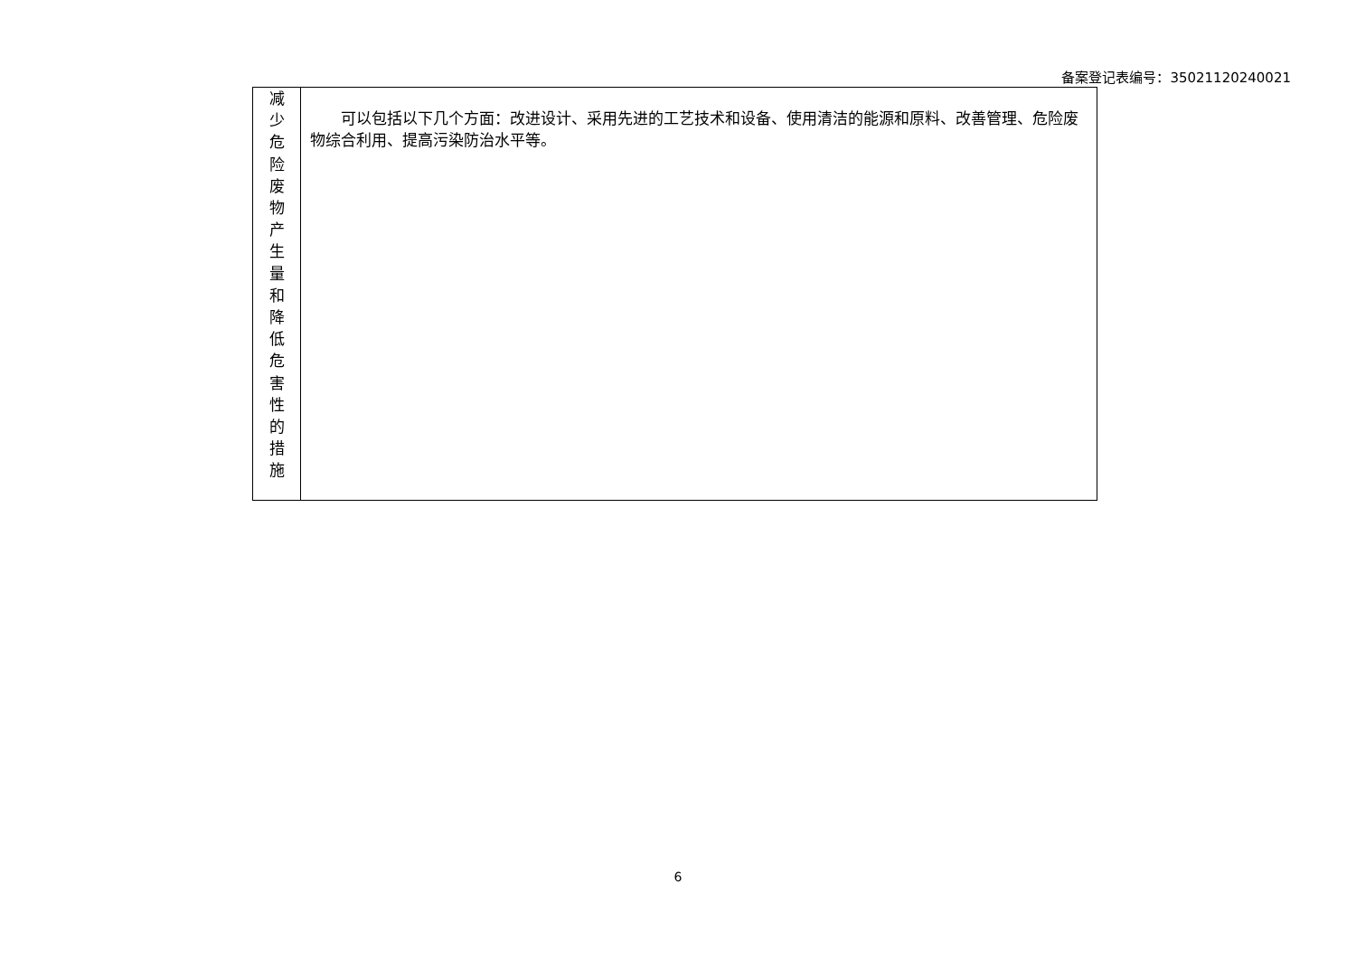备案登记表编号：35021120240021
| 减 少 危 险 废 物 产 生 量 和 降 低 危 害 性 的 措 施 | 可以包括以下几个方面：改进设计、采用先进的工艺技术和设备、使用清洁的能源和原料、改善管理、危险废物综合利用、提高污染防治水平等。 |
6